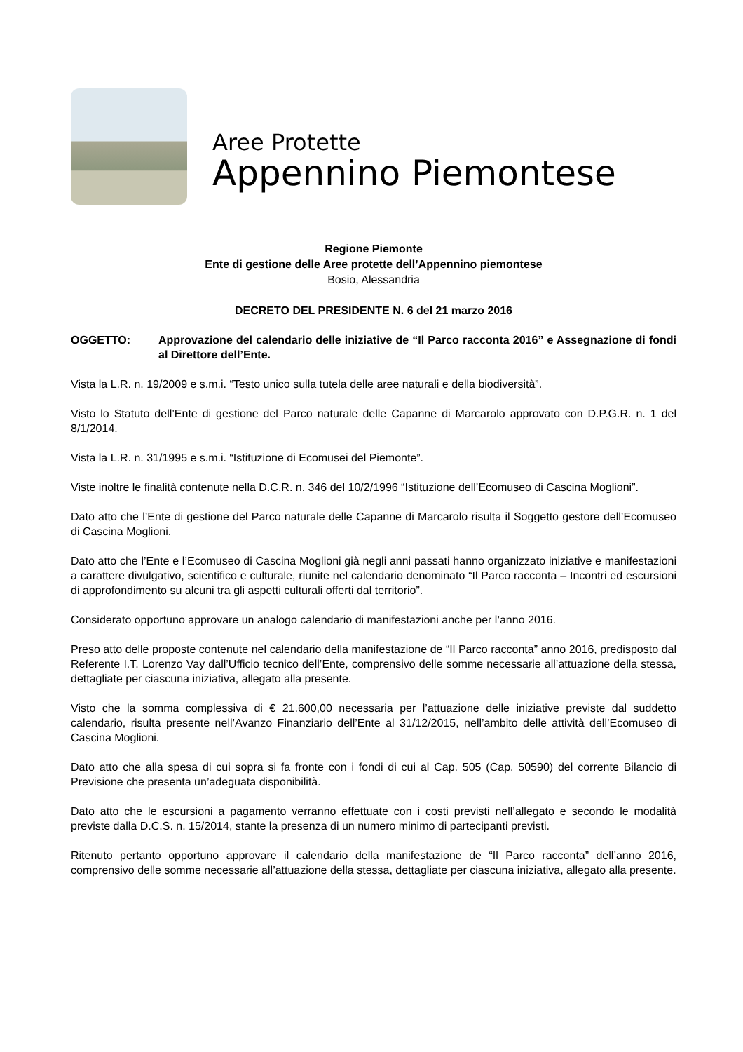Aree Protette
Appennino Piemontese
Regione Piemonte
Ente di gestione delle Aree protette dell’Appennino piemontese
Bosio, Alessandria
DECRETO DEL PRESIDENTE N. 6 del 21 marzo 2016
OGGETTO: Approvazione del calendario delle iniziative de “Il Parco racconta 2016” e Assegnazione di fondi al Direttore dell’Ente.
Vista la L.R. n. 19/2009 e s.m.i. “Testo unico sulla tutela delle aree naturali e della biodiversità”.
Visto lo Statuto dell’Ente di gestione del Parco naturale delle Capanne di Marcarolo approvato con D.P.G.R. n. 1 del 8/1/2014.
Vista la L.R. n. 31/1995 e s.m.i. “Istituzione di Ecomusei del Piemonte”.
Viste inoltre le finalità contenute nella D.C.R. n. 346 del 10/2/1996 “Istituzione dell’Ecomuseo di Cascina Moglioni”.
Dato atto che l’Ente di gestione del Parco naturale delle Capanne di Marcarolo risulta il Soggetto gestore dell’Ecomuseo di Cascina Moglioni.
Dato atto che l’Ente e l’Ecomuseo di Cascina Moglioni già negli anni passati hanno organizzato iniziative e manifestazioni a carattere divulgativo, scientifico e culturale, riunite nel calendario denominato “Il Parco racconta – Incontri ed escursioni di approfondimento su alcuni tra gli aspetti culturali offerti dal territorio”.
Considerato opportuno approvare un analogo calendario di manifestazioni anche per l’anno 2016.
Preso atto delle proposte contenute nel calendario della manifestazione de “Il Parco racconta” anno 2016, predisposto dal Referente I.T. Lorenzo Vay dall’Ufficio tecnico dell’Ente, comprensivo delle somme necessarie all’attuazione della stessa, dettagliate per ciascuna iniziativa, allegato alla presente.
Visto che la somma complessiva di € 21.600,00 necessaria per l’attuazione delle iniziative previste dal suddetto calendario, risulta presente nell’Avanzo Finanziario dell’Ente al 31/12/2015, nell’ambito delle attività dell’Ecomuseo di Cascina Moglioni.
Dato atto che alla spesa di cui sopra si fa fronte con i fondi di cui al Cap. 505 (Cap. 50590) del corrente Bilancio di Previsione che presenta un’adeguata disponibilità.
Dato atto che le escursioni a pagamento verranno effettuate con i costi previsti nell’allegato e secondo le modalità previste dalla D.C.S. n. 15/2014, stante la presenza di un numero minimo di partecipanti previsti.
Ritenuto pertanto opportuno approvare il calendario della manifestazione de “Il Parco racconta” dell’anno 2016, comprensivo delle somme necessarie all’attuazione della stessa, dettagliate per ciascuna iniziativa, allegato alla presente.